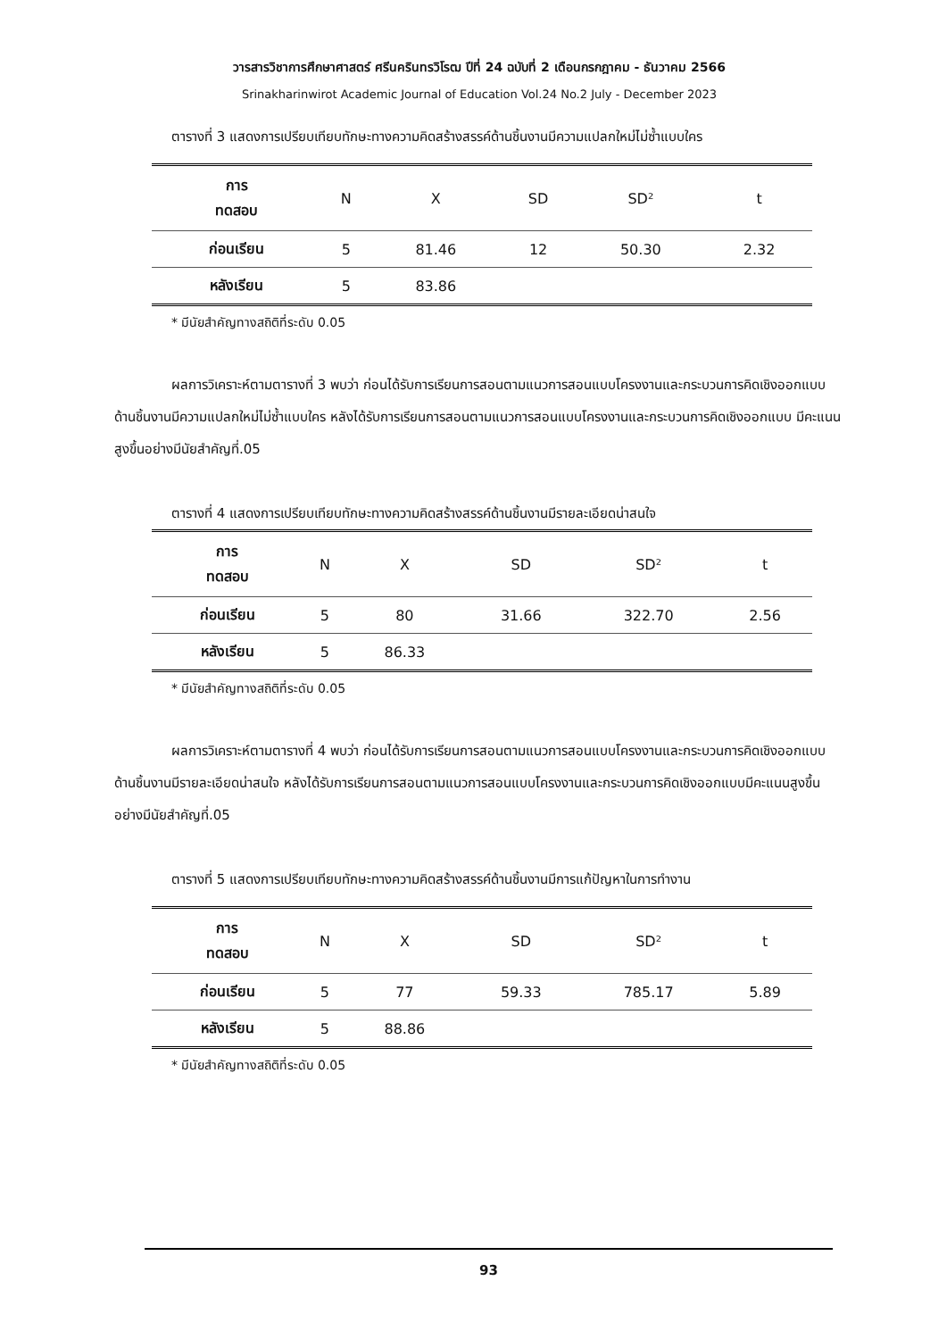วารสารวิชาการศึกษาศาสตร์ ศรีนครินทรวิโรฒ ปีที่ 24 ฉบับที่ 2 เดือนกรกฎาคม - ธันวาคม 2566
Srinakharinwirot Academic Journal of Education Vol.24 No.2 July - December 2023
ตารางที่ 3 แสดงการเปรียบเทียบทักษะทางความคิดสร้างสรรค์ด้านชิ้นงานมีความแปลกใหม่ไม่ซ้ำแบบใคร
| การ ทดสอบ | N | X | SD | SD² | t |
| --- | --- | --- | --- | --- | --- |
| ก่อนเรียน | 5 | 81.46 | 12 | 50.30 | 2.32 |
| หลังเรียน | 5 | 83.86 | | | |
* มีนัยสำคัญทางสถิติที่ระดับ 0.05
ผลการวิเคราะห์ตามตารางที่ 3 พบว่า ก่อนได้รับการเรียนการสอนตามแนวการสอนแบบโครงงานและกระบวนการคิดเชิงออกแบบด้านชิ้นงานมีความแปลกใหม่ไม่ซ้ำแบบใคร หลังได้รับการเรียนการสอนตามแนวการสอนแบบโครงงานและกระบวนการคิดเชิงออกแบบ มีคะแนนสูงขึ้นอย่างมีนัยสำคัญที่.05
ตารางที่ 4 แสดงการเปรียบเทียบทักษะทางความคิดสร้างสรรค์ด้านชิ้นงานมีรายละเอียดน่าสนใจ
| การ ทดสอบ | N | X | SD | SD² | t |
| --- | --- | --- | --- | --- | --- |
| ก่อนเรียน | 5 | 80 | 31.66 | 322.70 | 2.56 |
| หลังเรียน | 5 | 86.33 | | | |
* มีนัยสำคัญทางสถิติที่ระดับ 0.05
ผลการวิเคราะห์ตามตารางที่ 4 พบว่า ก่อนได้รับการเรียนการสอนตามแนวการสอนแบบโครงงานและกระบวนการคิดเชิงออกแบบด้านชิ้นงานมีรายละเอียดน่าสนใจ หลังได้รับการเรียนการสอนตามแนวการสอนแบบโครงงานและกระบวนการคิดเชิงออกแบบมีคะแนนสูงขึ้นอย่างมีนัยสำคัญที่.05
ตารางที่ 5 แสดงการเปรียบเทียบทักษะทางความคิดสร้างสรรค์ด้านชิ้นงานมีการแก้ปัญหาในการทำงาน
| การ ทดสอบ | N | X | SD | SD² | t |
| --- | --- | --- | --- | --- | --- |
| ก่อนเรียน | 5 | 77 | 59.33 | 785.17 | 5.89 |
| หลังเรียน | 5 | 88.86 | | | |
* มีนัยสำคัญทางสถิติที่ระดับ 0.05
93